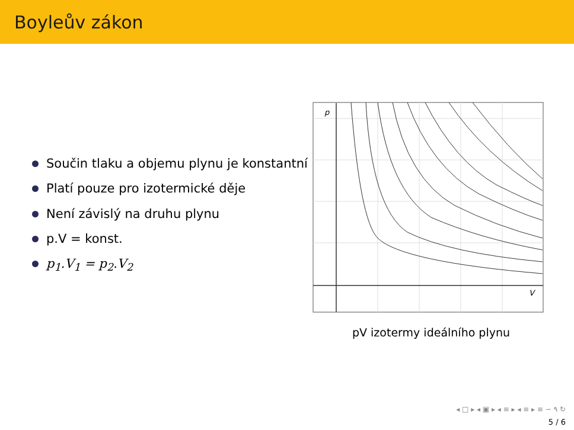Boyleův zákon
Součin tlaku a objemu plynu je konstantní
Platí pouze pro izotermické děje
Není závislý na druhu plynu
p.V = konst.
p<sub>1</sub>.V<sub>1</sub> = p<sub>2</sub>.V<sub>2</sub>
p
V
pV izotermy ideálního plynu
◂ □ ▸ ◂ ▣ ▸ ◂ ≡ ▸ ◂ ≡ ▸ ≡ ∽ ۹ ↻
5 / 6